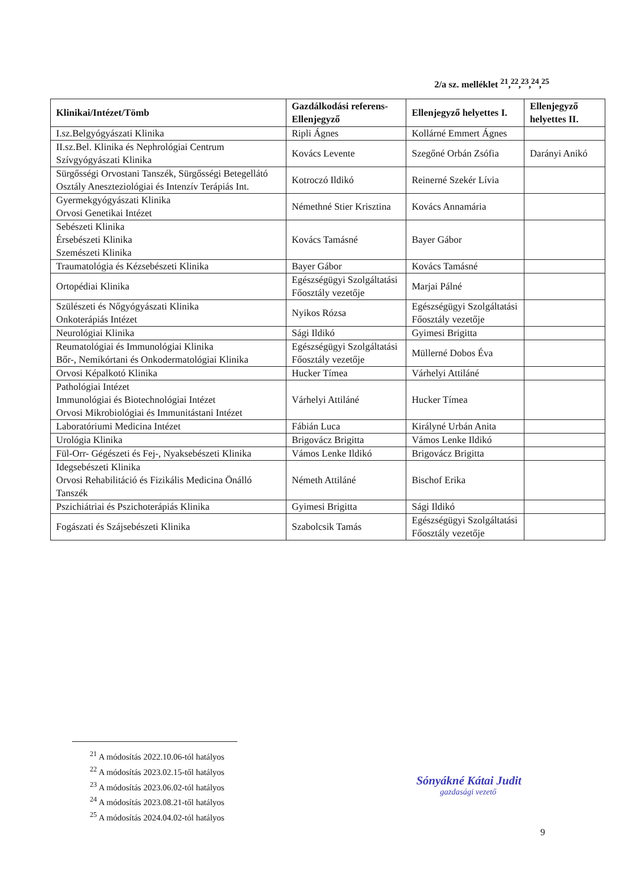2/a sz. melléklet <sup>21</sup>,<sup>22</sup>,<sup>23</sup>,<sup>24</sup>,<sup>25</sup>
| Klinikai/Intézet/Tömb | Gazdálkodási referens-Ellenjegyző | Ellenjegyző helyettes I. | Ellenjegyző helyettes II. |
| --- | --- | --- | --- |
| I.sz.Belgyógyászati Klinika | Ripli Ágnes | Kollárné Emmert Ágnes | |
| II.sz.Bel. Klinika és Nephrológiai Centrum Szívgyógyászati Klinika | Kovács Levente | Szegőné Orbán Zsófia | Darányi Anikó |
| Sürgősségi Orvostani Tanszék, Sürgősségi Betegellátó Osztály Aneszteziológiai és Intenzív Terápiás Int. | Kotroczó Ildikó | Reinerné Szekér Lívia | |
| Gyermekgyógyászati Klinika Orvosi Genetikai Intézet | Némethné Stier Krisztina | Kovács Annamária | |
| Sebészeti Klinika Érsebészeti Klinika Szemészeti Klinika | Kovács Tamásné | Bayer Gábor | |
| Traumatológia és Kézsebészeti Klinika | Bayer Gábor | Kovács Tamásné | |
| Ortopédiai Klinika | Egészségügyi Szolgáltatási Főosztály vezetője | Marjai Pálné | |
| Szülészeti és Nőgyógyászati Klinika Onkoterápiás Intézet | Nyikos Rózsa | Egészségügyi Szolgáltatási Főosztály vezetője | |
| Neurológiai Klinika | Sági Ildikó | Gyimesi Brigitta | |
| Reumatológiai és Immunológiai Klinika Bőr-, Nemikórtani és Onkodermatológiai Klinika | Egészségügyi Szolgáltatási Főosztály vezetője | Müllerné Dobos Éva | |
| Orvosi Képalkotó Klinika | Hucker Tímea | Várhelyi Attiláné | |
| Pathológiai Intézet Immunológiai és Biotechnológiai Intézet Orvosi Mikrobiológiai és Immunitástani Intézet | Várhelyi Attiláné | Hucker Tímea | |
| Laboratóriumi Medicina Intézet | Fábián Luca | Királyné Urbán Anita | |
| Urológia Klinika | Brigovácz Brigitta | Vámos Lenke Ildikó | |
| Fül-Orr- Gégészeti és Fej-, Nyaksebészeti Klinika | Vámos Lenke Ildikó | Brigovácz Brigitta | |
| Idegsebészeti Klinika Orvosi Rehabilitáció és Fizikális Medicina Önálló Tanszék | Németh Attiláné | Bischof Erika | |
| Pszichiátriai és Pszichoterápiás Klinika | Gyimesi Brigitta | Sági Ildikó | |
| Fogászati és Szájsebészeti Klinika | Szabolcsik Tamás | Egészségügyi Szolgáltatási Főosztály vezetője | |
<sup>21</sup> A módosítás 2022.10.06-tól hatályos
<sup>22</sup> A módosítás 2023.02.15-től hatályos
<sup>23</sup> A módosítás 2023.06.02-tól hatályos
<sup>24</sup> A módosítás 2023.08.21-től hatályos
<sup>25</sup> A módosítás 2024.04.02-tól hatályos
Sónyákné Kátai Judit
gazdasági vezető
9